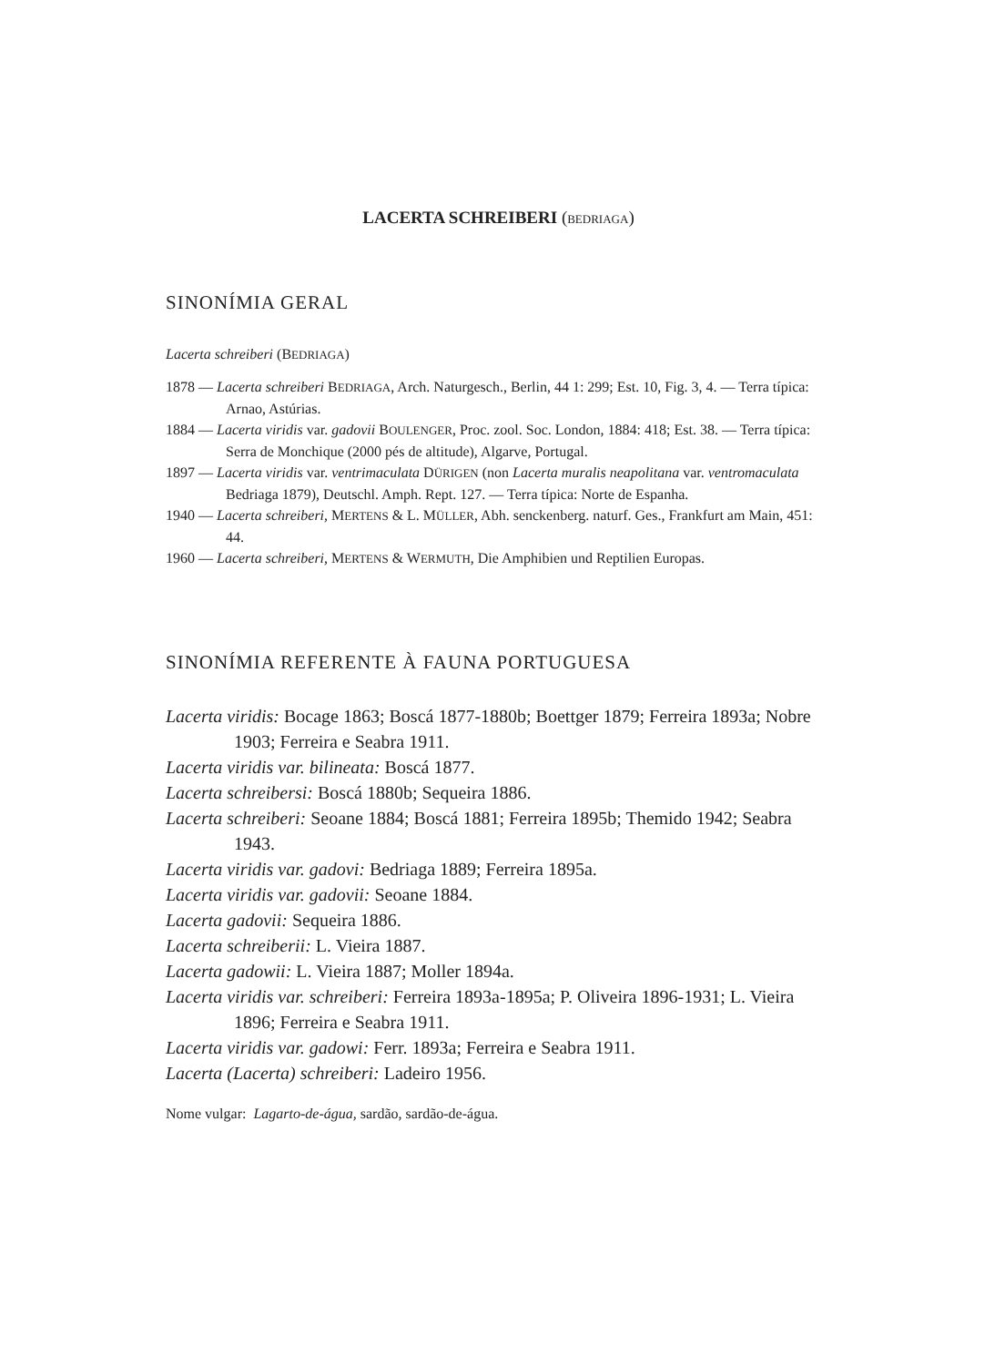LACERTA SCHREIBERI (BEDRIAGA)
SINONÍMIA GERAL
Lacerta schreiberi (BEDRIAGA)
1878 — Lacerta schreiberi BEDRIAGA, Arch. Naturgesch., Berlin, 44 1: 299; Est. 10, Fig. 3, 4. — Terra típica: Arnao, Astúrias.
1884 — Lacerta viridis var. gadovii BOULENGER, Proc. zool. Soc. London, 1884: 418; Est. 38. — Terra típica: Serra de Monchique (2000 pés de altitude), Algarve, Portugal.
1897 — Lacerta viridis var. ventrimaculata DÜRIGEN (non Lacerta muralis neapolitana var. ventromaculata Bedriaga 1879), Deutschl. Amph. Rept. 127. — Terra típica: Norte de Espanha.
1940 — Lacerta schreiberi, MERTENS & L. MÜLLER, Abh. senckenberg. naturf. Ges., Frankfurt am Main, 451: 44.
1960 — Lacerta schreiberi, MERTENS & WERMUTH, Die Amphibien und Reptilien Europas.
SINONÍMIA REFERENTE À FAUNA PORTUGUESA
Lacerta viridis: Bocage 1863; Boscá 1877-1880b; Boettger 1879; Ferreira 1893a; Nobre 1903; Ferreira e Seabra 1911.
Lacerta viridis var. bilineata: Boscá 1877.
Lacerta schreibersi: Boscá 1880b; Sequeira 1886.
Lacerta schreiberi: Seoane 1884; Boscá 1881; Ferreira 1895b; Themido 1942; Seabra 1943.
Lacerta viridis var. gadovi: Bedriaga 1889; Ferreira 1895a.
Lacerta viridis var. gadovii: Seoane 1884.
Lacerta gadovii: Sequeira 1886.
Lacerta schreiberii: L. Vieira 1887.
Lacerta gadowii: L. Vieira 1887; Moller 1894a.
Lacerta viridis var. schreiberi: Ferreira 1893a-1895a; P. Oliveira 1896-1931; L. Vieira 1896; Ferreira e Seabra 1911.
Lacerta viridis var. gadowi: Ferr. 1893a; Ferreira e Seabra 1911.
Lacerta (Lacerta) schreiberi: Ladeiro 1956.
Nome vulgar: Lagarto-de-água, sardão, sardão-de-água.